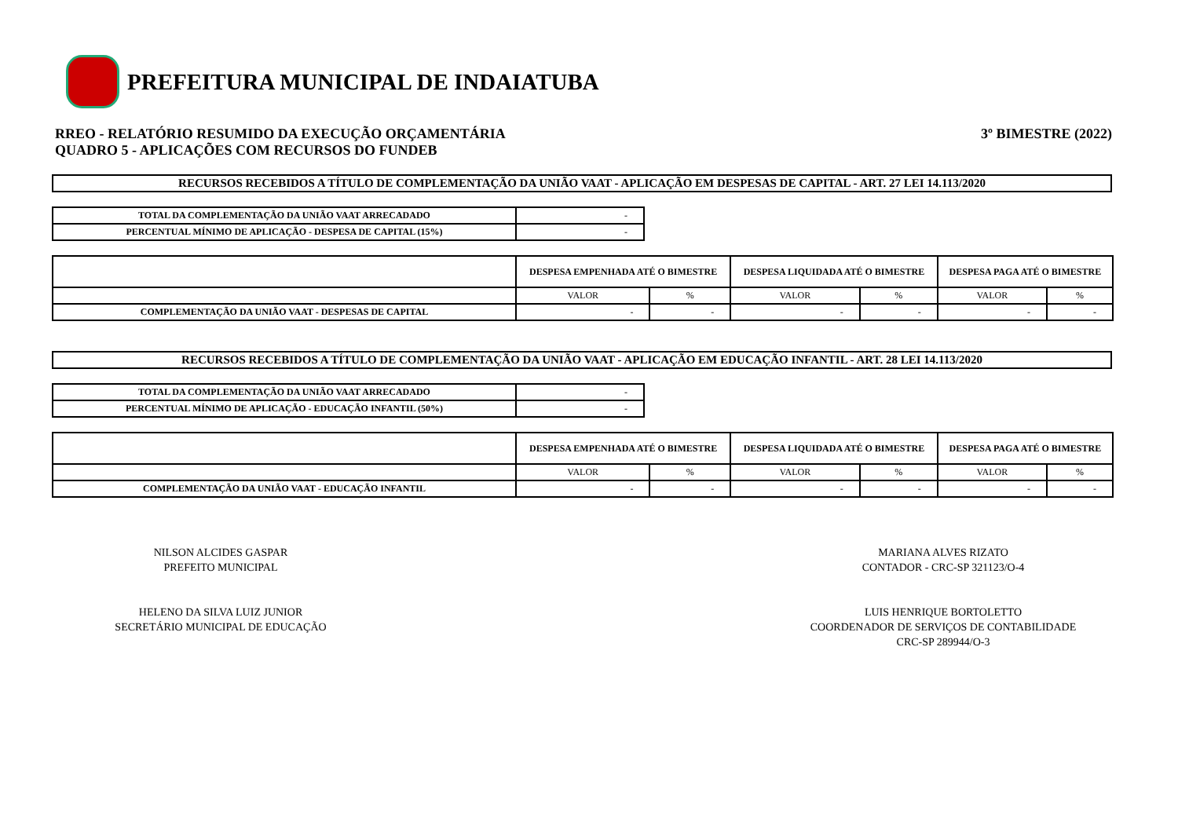PREFEITURA MUNICIPAL DE INDAIATUBA
RREO - RELATÓRIO RESUMIDO DA EXECUÇÃO ORÇAMENTÁRIA
QUADRO 5 - APLICAÇÕES COM RECURSOS DO FUNDEB
3º BIMESTRE (2022)
RECURSOS RECEBIDOS A TÍTULO DE COMPLEMENTAÇÃO DA UNIÃO VAAT - APLICAÇÃO EM DESPESAS DE CAPITAL - ART. 27 LEI 14.113/2020
| TOTAL DA COMPLEMENTAÇÃO DA UNIÃO VAAT ARRECADADO | - |
| PERCENTUAL MÍNIMO DE APLICAÇÃO - DESPESA DE CAPITAL (15%) | - |
| | DESPESA EMPENHADA ATÉ O BIMESTRE | | DESPESA LIQUIDADA ATÉ O BIMESTRE | | DESPESA PAGA ATÉ O BIMESTRE | |
| --- | --- | --- | --- | --- | --- | --- |
| | VALOR | % | VALOR | % | VALOR | % |
| COMPLEMENTAÇÃO DA UNIÃO VAAT - DESPESAS DE CAPITAL | - | - | - | - | - | - |
RECURSOS RECEBIDOS A TÍTULO DE COMPLEMENTAÇÃO DA UNIÃO VAAT - APLICAÇÃO EM EDUCAÇÃO INFANTIL - ART. 28 LEI 14.113/2020
| TOTAL DA COMPLEMENTAÇÃO DA UNIÃO VAAT ARRECADADO | - |
| PERCENTUAL MÍNIMO DE APLICAÇÃO - EDUCAÇÃO INFANTIL (50%) | - |
| | DESPESA EMPENHADA ATÉ O BIMESTRE | | DESPESA LIQUIDADA ATÉ O BIMESTRE | | DESPESA PAGA ATÉ O BIMESTRE | |
| --- | --- | --- | --- | --- | --- | --- |
| | VALOR | % | VALOR | % | VALOR | % |
| COMPLEMENTAÇÃO DA UNIÃO VAAT - EDUCAÇÃO INFANTIL | - | - | - | - | - | - |
NILSON ALCIDES GASPAR
PREFEITO MUNICIPAL
MARIANA ALVES RIZATO
CONTADOR - CRC-SP 321123/O-4
HELENO DA SILVA LUIZ JUNIOR
SECRETÁRIO MUNICIPAL DE EDUCAÇÃO
LUIS HENRIQUE BORTOLETTO
COORDENADOR DE SERVIÇOS DE CONTABILIDADE
CRC-SP 289944/O-3